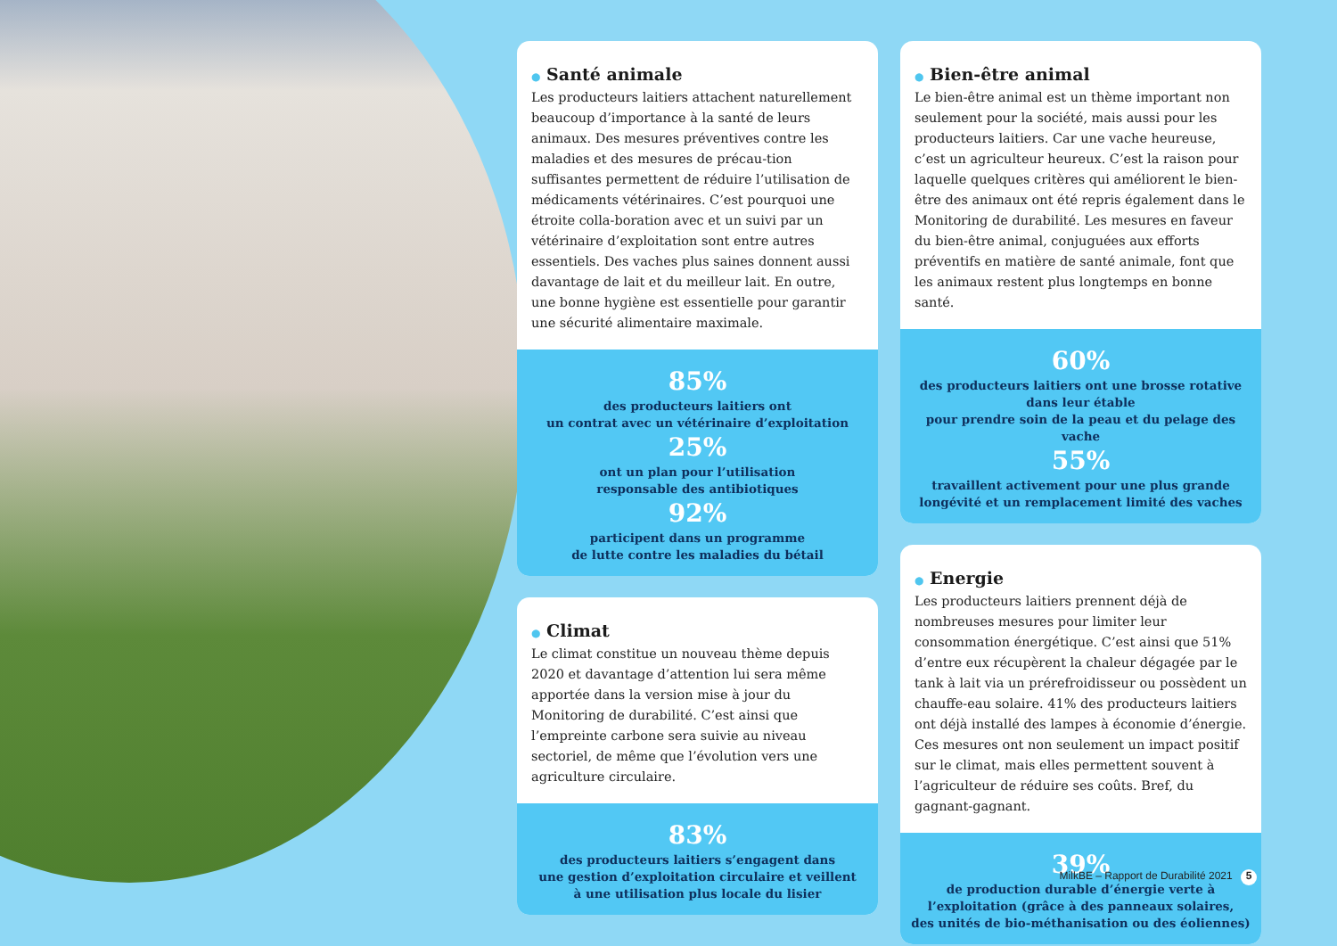● Santé animale
Les producteurs laitiers attachent naturellement beaucoup d’importance à la santé de leurs animaux. Des mesures préventives contre les maladies et des mesures de précau-tion suffisantes permettent de réduire l’utilisation de médicaments vétérinaires. C’est pourquoi une étroite colla-boration avec et un suivi par un vétérinaire d’exploitation sont entre autres essentiels. Des vaches plus saines donnent aussi davantage de lait et du meilleur lait. En outre, une bonne hygiène est essentielle pour garantir une sécurité alimentaire maximale.
85%
des producteurs laitiers ont
un contrat avec un vétérinaire d’exploitation
25%
ont un plan pour l’utilisation
responsable des antibiotiques
92%
participent dans un programme
de lutte contre les maladies du bétail
● Climat
Le climat constitue un nouveau thème depuis 2020 et davantage d’attention lui sera même apportée dans la version mise à jour du Monitoring de durabilité. C’est ainsi que l’empreinte carbone sera suivie au niveau sectoriel, de même que l’évolution vers une agriculture circulaire.
83%
des producteurs laitiers s’engagent dans
une gestion d’exploitation circulaire et veillent
à une utilisation plus locale du lisier
● Bien-être animal
Le bien-être animal est un thème important non seulement pour la société, mais aussi pour les producteurs laitiers. Car une vache heureuse, c’est un agriculteur heureux. C’est la raison pour laquelle quelques critères qui améliorent le bien-être des animaux ont été repris également dans le Monitoring de durabilité. Les mesures en faveur du bien-être animal, conjuguées aux efforts préventifs en matière de santé animale, font que les animaux restent plus longtemps en bonne santé.
60%
des producteurs laitiers ont une brosse rotative dans leur étable
pour prendre soin de la peau et du pelage des vache
55%
travaillent activement pour une plus grande
longévité et un remplacement limité des vaches
● Energie
Les producteurs laitiers prennent déjà de nombreuses mesures pour limiter leur consommation énergétique. C’est ainsi que 51% d’entre eux récupèrent la chaleur dégagée par le tank à lait via un prérefroidisseur ou possèdent un chauffe-eau solaire. 41% des producteurs laitiers ont déjà installé des lampes à économie d’énergie. Ces mesures ont non seulement un impact positif sur le climat, mais elles permettent souvent à l’agriculteur de réduire ses coûts. Bref, du gagnant-gagnant.
39%
de production durable d’énergie verte à
l’exploitation (grâce à des panneaux solaires,
des unités de bio-méthanisation ou des éoliennes)
MilkBE – Rapport de Durabilité 2021 5